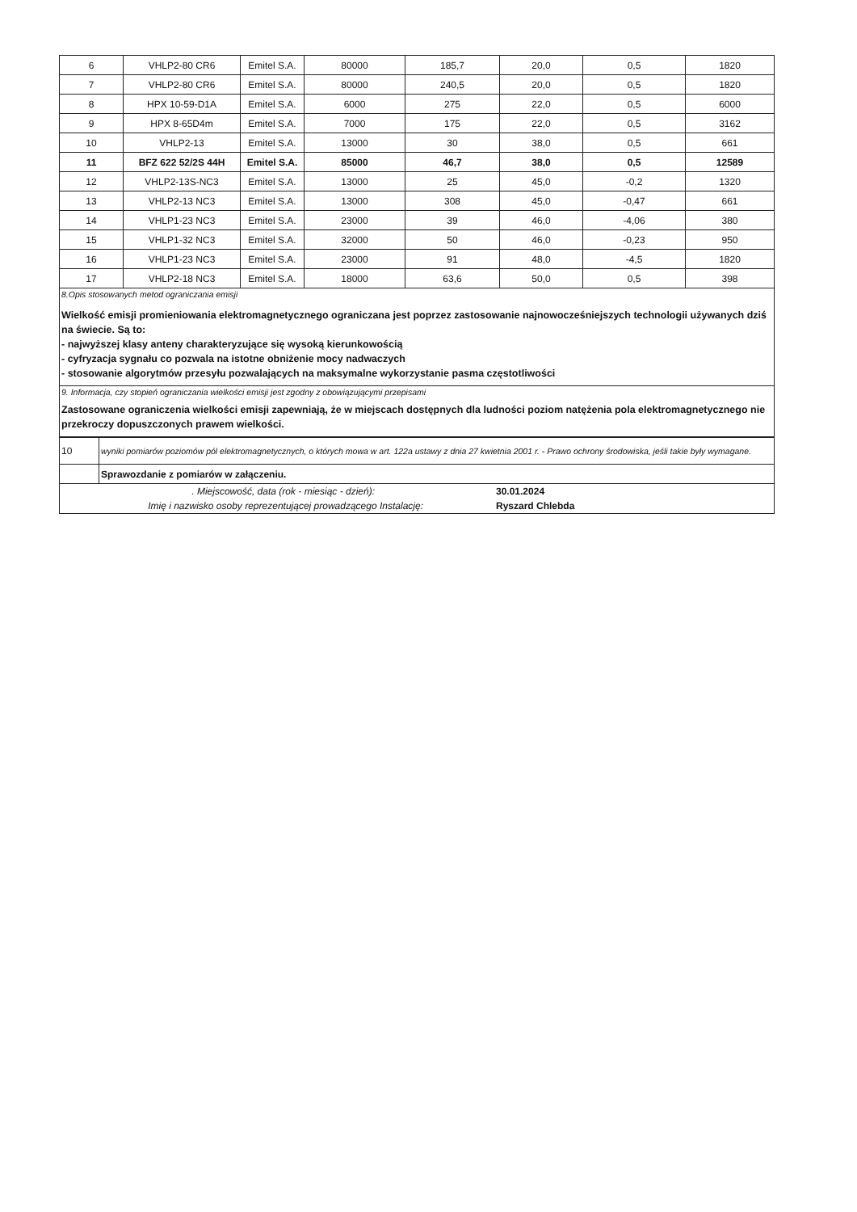| 6 | VHLP2-80 CR6 | Emitel S.A. | 80000 | 185,7 | 20,0 | 0,5 | 1820 |
| 7 | VHLP2-80 CR6 | Emitel S.A. | 80000 | 240,5 | 20,0 | 0,5 | 1820 |
| 8 | HPX 10-59-D1A | Emitel S.A. | 6000 | 275 | 22,0 | 0,5 | 6000 |
| 9 | HPX 8-65D4m | Emitel S.A. | 7000 | 175 | 22,0 | 0,5 | 3162 |
| 10 | VHLP2-13 | Emitel S.A. | 13000 | 30 | 38,0 | 0,5 | 661 |
| 11 | BFZ 622 52/2S 44H | Emitel S.A. | 85000 | 46,7 | 38,0 | 0,5 | 12589 |
| 12 | VHLP2-13S-NC3 | Emitel S.A. | 13000 | 25 | 45,0 | -0,2 | 1320 |
| 13 | VHLP2-13 NC3 | Emitel S.A. | 13000 | 308 | 45,0 | -0,47 | 661 |
| 14 | VHLP1-23 NC3 | Emitel S.A. | 23000 | 39 | 46,0 | -4,06 | 380 |
| 15 | VHLP1-32 NC3 | Emitel S.A. | 32000 | 50 | 46,0 | -0,23 | 950 |
| 16 | VHLP1-23 NC3 | Emitel S.A. | 23000 | 91 | 48,0 | -4,5 | 1820 |
| 17 | VHLP2-18 NC3 | Emitel S.A. | 18000 | 63,6 | 50,0 | 0,5 | 398 |
8.Opis stosowanych metod ograniczania emisji
Wielkość emisji promieniowania elektromagnetycznego ograniczana jest poprzez zastosowanie najnowocześniejszych technologii używanych dziś na świecie. Są to:
- najwyższej klasy anteny charakteryzujące się wysoką kierunkowością
- cyfryzacja sygnału co pozwala na istotne obniżenie mocy nadwaczych
- stosowanie algorytmów przesyłu pozwalających na maksymalne wykorzystanie pasma częstotliwości
9. Informacja, czy stopień ograniczania wielkości emisji jest zgodny z obowiązującymi przepisami
Zastosowane ograniczenia wielkości emisji zapewniają, że w miejscach dostępnych dla ludności poziom natężenia pola elektromagnetycznego nie przekroczy dopuszczonych prawem wielkości.
| 10 | wyniki pomiarów poziomów pól elektromagnetycznych, o których mowa w art. 122a ustawy z dnia 27 kwietnia 2001 r. - Prawo ochrony środowiska, jeśli takie były wymagane. |
| | Sprawozdanie z pomiarów w załączeniu. |
. Miejscowość, data (rok - miesiąc - dzień): 30.01.2024
Imię i nazwisko osoby reprezentującej prowadzącego Instalację: Ryszard Chlebda